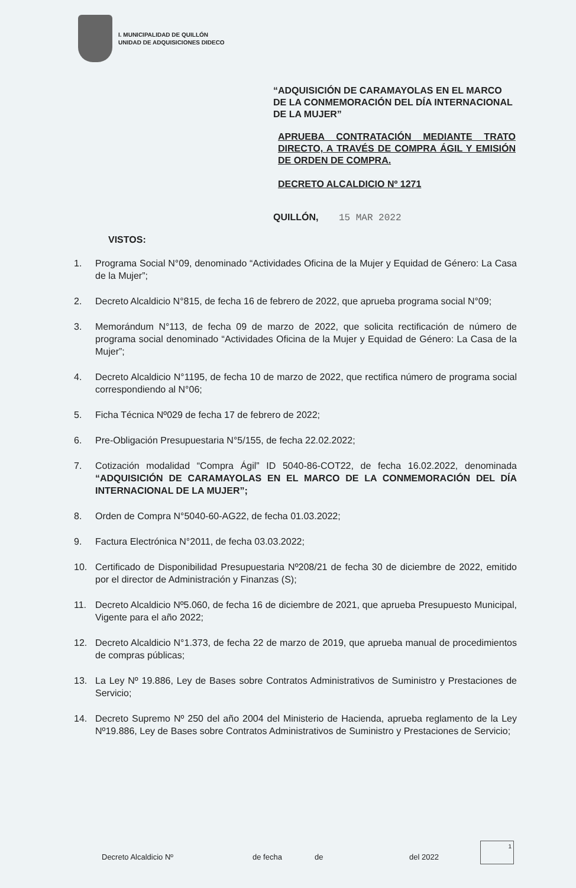I. MUNICIPALIDAD DE QUILLÓN
UNIDAD DE ADQUISICIONES DIDECO
“ADQUISICIÓN DE CARAMAYOLAS EN EL MARCO DE LA CONMEMORACIÓN DEL DÍA INTERNACIONAL DE LA MUJER”
APRUEBA CONTRATACIÓN MEDIANTE TRATO DIRECTO, A TRAVÉS DE COMPRA ÁGIL Y EMISIÓN DE ORDEN DE COMPRA.
DECRETO ALCALDICIO Nº 1271
QUILLÓN, 15 MAR 2022
VISTOS:
1. Programa Social N°09, denominado “Actividades Oficina de la Mujer y Equidad de Género: La Casa de la Mujer”;
2. Decreto Alcaldicio N°815, de fecha 16 de febrero de 2022, que aprueba programa social N°09;
3. Memorándum N°113, de fecha 09 de marzo de 2022, que solicita rectificación de número de programa social denominado “Actividades Oficina de la Mujer y Equidad de Género: La Casa de la Mujer”;
4. Decreto Alcaldicio N°1195, de fecha 10 de marzo de 2022, que rectifica número de programa social correspondiendo al N°06;
5. Ficha Técnica Nº029 de fecha 17 de febrero de 2022;
6. Pre-Obligación Presupuestaria N°5/155, de fecha 22.02.2022;
7. Cotización modalidad “Compra Ágil” ID 5040-86-COT22, de fecha 16.02.2022, denominada “ADQUISICIÓN DE CARAMAYOLAS EN EL MARCO DE LA CONMEMORACIÓN DEL DÍA INTERNACIONAL DE LA MUJER”;
8. Orden de Compra N°5040-60-AG22, de fecha 01.03.2022;
9. Factura Electrónica N°2011, de fecha 03.03.2022;
10. Certificado de Disponibilidad Presupuestaria Nº208/21 de fecha 30 de diciembre de 2022, emitido por el director de Administración y Finanzas (S);
11. Decreto Alcaldicio Nº5.060, de fecha 16 de diciembre de 2021, que aprueba Presupuesto Municipal, Vigente para el año 2022;
12. Decreto Alcaldicio N°1.373, de fecha 22 de marzo de 2019, que aprueba manual de procedimientos de compras públicas;
13. La Ley Nº 19.886, Ley de Bases sobre Contratos Administrativos de Suministro y Prestaciones de Servicio;
14. Decreto Supremo Nº 250 del año 2004 del Ministerio de Hacienda, aprueba reglamento de la Ley Nº19.886, Ley de Bases sobre Contratos Administrativos de Suministro y Prestaciones de Servicio;
Decreto Alcaldicio Nº de fecha de del 2022
1